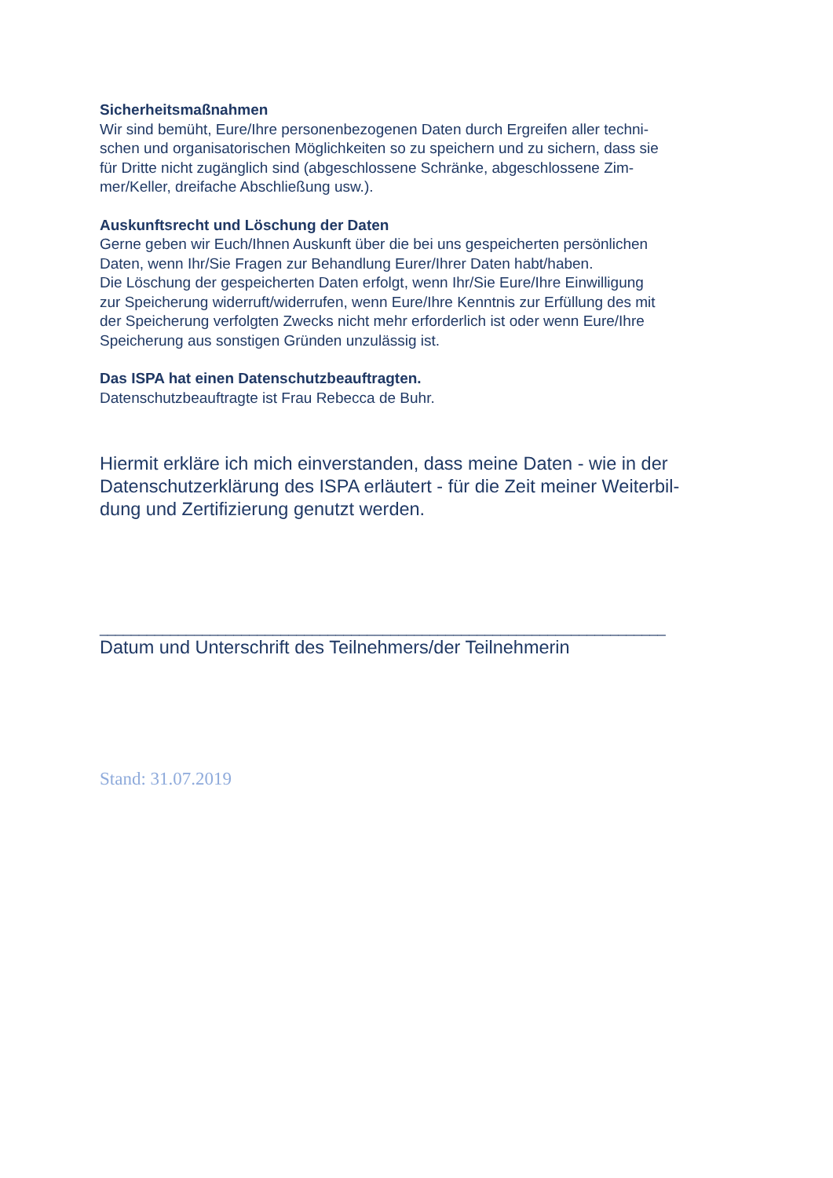Sicherheitsmaßnahmen
Wir sind bemüht, Eure/Ihre personenbezogenen Daten durch Ergreifen aller techni-
schen und organisatorischen Möglichkeiten so zu speichern und zu sichern, dass sie
für Dritte nicht zugänglich sind (abgeschlossene Schränke, abgeschlossene Zim-
mer/Keller, dreifache Abschließung usw.).
Auskunftsrecht und Löschung der Daten
Gerne geben wir Euch/Ihnen Auskunft über die bei uns gespeicherten persönlichen
Daten, wenn Ihr/Sie Fragen zur Behandlung Eurer/Ihrer Daten habt/haben.
Die Löschung der gespeicherten Daten erfolgt, wenn Ihr/Sie Eure/Ihre Einwilligung
zur Speicherung widerruft/widerrufen, wenn Eure/Ihre Kenntnis zur Erfüllung des mit
der Speicherung verfolgten Zwecks nicht mehr erforderlich ist oder wenn Eure/Ihre
Speicherung aus sonstigen Gründen unzulässig ist.
Das ISPA hat einen Datenschutzbeauftragten.
Datenschutzbeauftragte ist Frau Rebecca de Buhr.
Hiermit erkläre ich mich einverstanden, dass meine Daten - wie in der
Datenschutzerklärung des ISPA erläutert - für die Zeit meiner Weiterbil-
dung und Zertifizierung genutzt werden.
________________________________________________________________________
Datum und Unterschrift des Teilnehmers/der Teilnehmerin
Stand: 31.07.2019